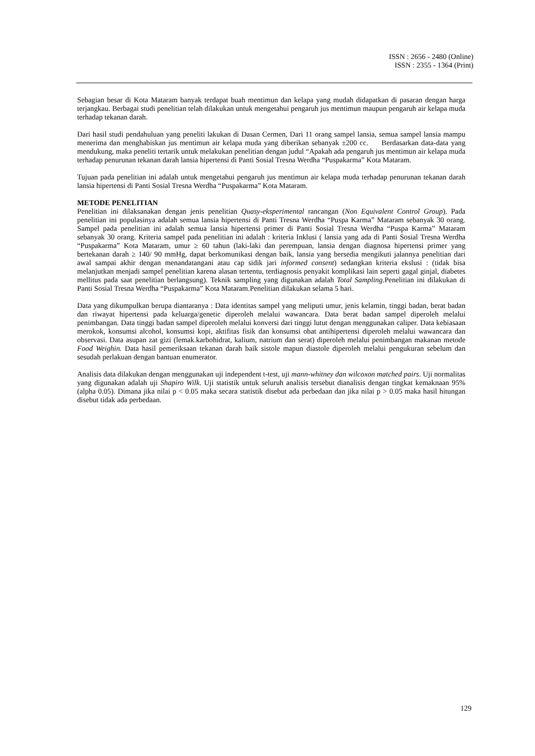ISSN : 2656 - 2480 (Online)
ISSN : 2355 - 1364 (Print)
Sebagian besar di Kota Mataram banyak terdapat buah mentimun dan kelapa yang mudah didapatkan di pasaran dengan harga terjangkau. Berbagai studi penelitian telah dilakukan untuk mengetahui pengaruh jus mentimun maupun pengaruh air kelapa muda terhadap tekanan darah.
Dari hasil studi pendahuluan yang peneliti lakukan di Dasan Cermen, Dari 11 orang sampel lansia, semua sampel lansia mampu menerima dan menghabiskan jus mentimun air kelapa muda yang diberikan sebanyak ±200 cc. Berdasarkan data-data yang mendukung, maka peneliti tertarik untuk melakukan penelitian dengan judul “Apakah ada pengaruh jus mentimun air kelapa muda terhadap penurunan tekanan darah lansia hipertensi di Panti Sosial Tresna Werdha “Puspakarma” Kota Mataram.
Tujuan pada penelitian ini adalah untuk mengetahui pengaruh jus mentimun air kelapa muda terhadap penurunan tekanan darah lansia hipertensi di Panti Sosial Tresna Werdha “Puspakarma” Kota Mataram.
METODE PENELITIAN
Penelitian ini dilaksanakan dengan jenis penelitian Quasy-eksperimental rancangan (Non Equivalent Control Group). Pada penelitian ini populasinya adalah semua lansia hipertensi di Panti Tresna Werdha “Puspa Karma” Mataram sebanyak 30 orang. Sampel pada penelitian ini adalah semua lansia hipertensi primer di Panti Sosial Tresna Werdha “Puspa Karma” Mataram sebanyak 30 orang. Kriteria sampel pada penelitian ini adalah : kriteria Inklusi ( lansia yang ada di Panti Sosial Tresna Werdha “Puspakarma” Kota Mataram, umur ≥ 60 tahun (laki-laki dan perempuan, lansia dengan diagnosa hipertensi primer yang bertekanan darah ≥ 140/ 90 mmHg, dapat berkomunikasi dengan baik, lansia yang bersedia mengikuti jalannya penelitian dari awal sampai akhir dengan menandatangani atau cap sidik jari informed consent) sedangkan kriteria ekslusi : (tidak bisa melanjutkan menjadi sampel penelitian karena alasan tertentu, terdiagnosis penyakit komplikasi lain seperti gagal ginjal, diabetes mellitus pada saat penelitian berlangsung). Teknik sampling yang digunakan adalah Total Sampling.Penelitian ini dilakukan di Panti Sosial Tresna Werdha “Puspakarma” Kota Mataram.Penelitian dilakukan selama 5 hari.
Data yang dikumpulkan berupa diantaranya : Data identitas sampel yang meliputi umur, jenis kelamin, tinggi badan, berat badan dan riwayat hipertensi pada keluarga/genetic diperoleh melalui wawancara. Data berat badan sampel diperoleh melalui penimbangan. Data tinggi badan sampel diperoleh melalui konversi dari tinggi lutut dengan menggunakan caliper. Data kebiasaan merokok, konsumsi alcohol, konsumsi kopi, aktifitas fisik dan konsumsi obat antihipertensi diperoleh melalui wawancara dan observasi. Data asupan zat gizi (lemak.karbohidrat, kalium, natrium dan serat) diperoleh melalui penimbangan makanan metode Food Weighin. Data hasil pemeriksaan tekanan darah baik sistole mapun diastole diperoleh melalui pengukuran sebelum dan sesudah perlakuan dengan bantuan enumerator.
Analisis data dilakukan dengan menggunakan uji independent t-test, uji mann-whitney dan wilcoxon matched pairs. Uji normalitas yang digunakan adalah uji Shapiro Wilk. Uji statistik untuk seluruh analisis tersebut dianalisis dengan tingkat kemaknaan 95% (alpha 0.05). Dimana jika nilai p < 0.05 maka secara statistik disebut ada perbedaan dan jika nilai p > 0.05 maka hasil hitungan disebut tidak ada perbedaan.
129